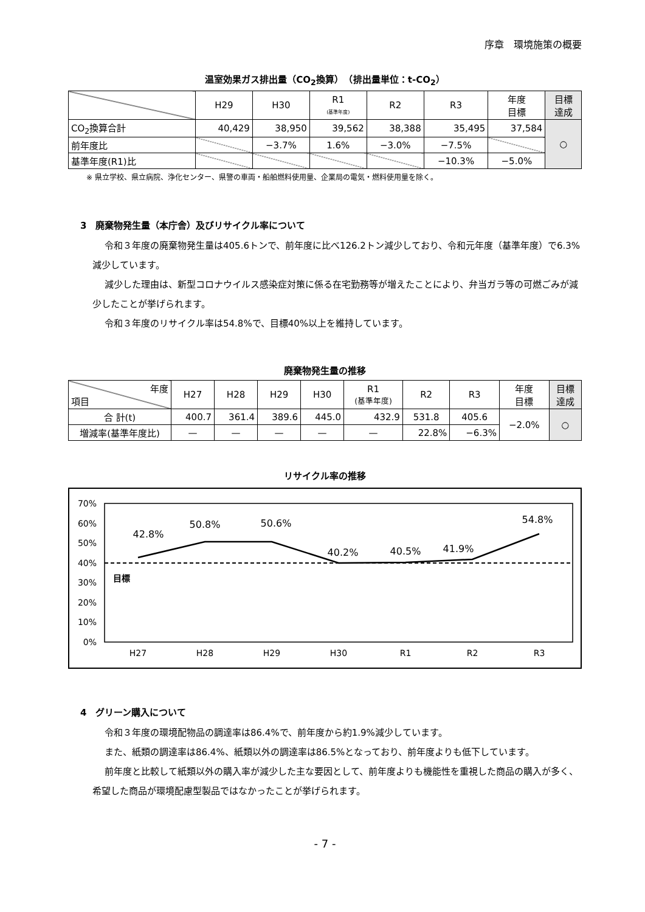序章　環境施策の概要
温室効果ガス排出量（CO<sub>2</sub>換算）　（排出量単位：t-CO<sub>2</sub>）
| | H29 | H30 | R1 (基準年度) | R2 | R3 | 年度 目標 | 目標 達成 |
| --- | --- | --- | --- | --- | --- | --- | --- |
| CO<sub>2</sub>換算合計 | 40,429 | 38,950 | 39,562 | 38,388 | 35,495 | 37,584 | ○ |
| 前年度比 | | −3.7% | 1.6% | −3.0% | −7.5% | | |
| 基準年度(R1)比 | | | | | −10.3% | −5.0% | |
※ 県立学校、県立病院、浄化センター、県警の車両・船舶燃料使用量、企業局の電気・燃料使用量を除く。
3　廃棄物発生量（本庁舎）及びリサイクル率について
令和３年度の廃棄物発生量は405.6トンで、前年度に比べ126.2トン減少しており、令和元年度（基準年度）で6.3%減少しています。
減少した理由は、新型コロナウイルス感染症対策に係る在宅勤務等が増えたことにより、弁当ガラ等の可燃ごみが減少したことが挙げられます。
令和３年度のリサイクル率は54.8%で、目標40%以上を維持しています。
廃棄物発生量の推移
| 年度 項目 | H27 | H28 | H29 | H30 | R1 (基準年度) | R2 | R3 | 年度 目標 | 目標 達成 |
| --- | --- | --- | --- | --- | --- | --- | --- | --- | --- |
| 合 計(t) | 400.7 | 361.4 | 389.6 | 445.0 | 432.9 | 531.8 | 405.6 | −2.0% | ○ |
| 増減率(基準年度比) | — | — | — | — | — | 22.8% | −6.3% | | |
リサイクル率の推移
70%
60%
50%
40%
30%
20%
10%
0%
目標
42.8%
50.8%
50.6%
40.2%
40.5%
41.9%
54.8%
H27
H28
H29
H30
R1
R2
R3
4　グリーン購入について
令和３年度の環境配物品の調達率は86.4%で、前年度から約1.9%減少しています。
また、紙類の調達率は86.4%、紙類以外の調達率は86.5%となっており、前年度よりも低下しています。
前年度と比較して紙類以外の購入率が減少した主な要因として、前年度よりも機能性を重視した商品の購入が多く、希望した商品が環境配慮型製品ではなかったことが挙げられます。
- 7 -